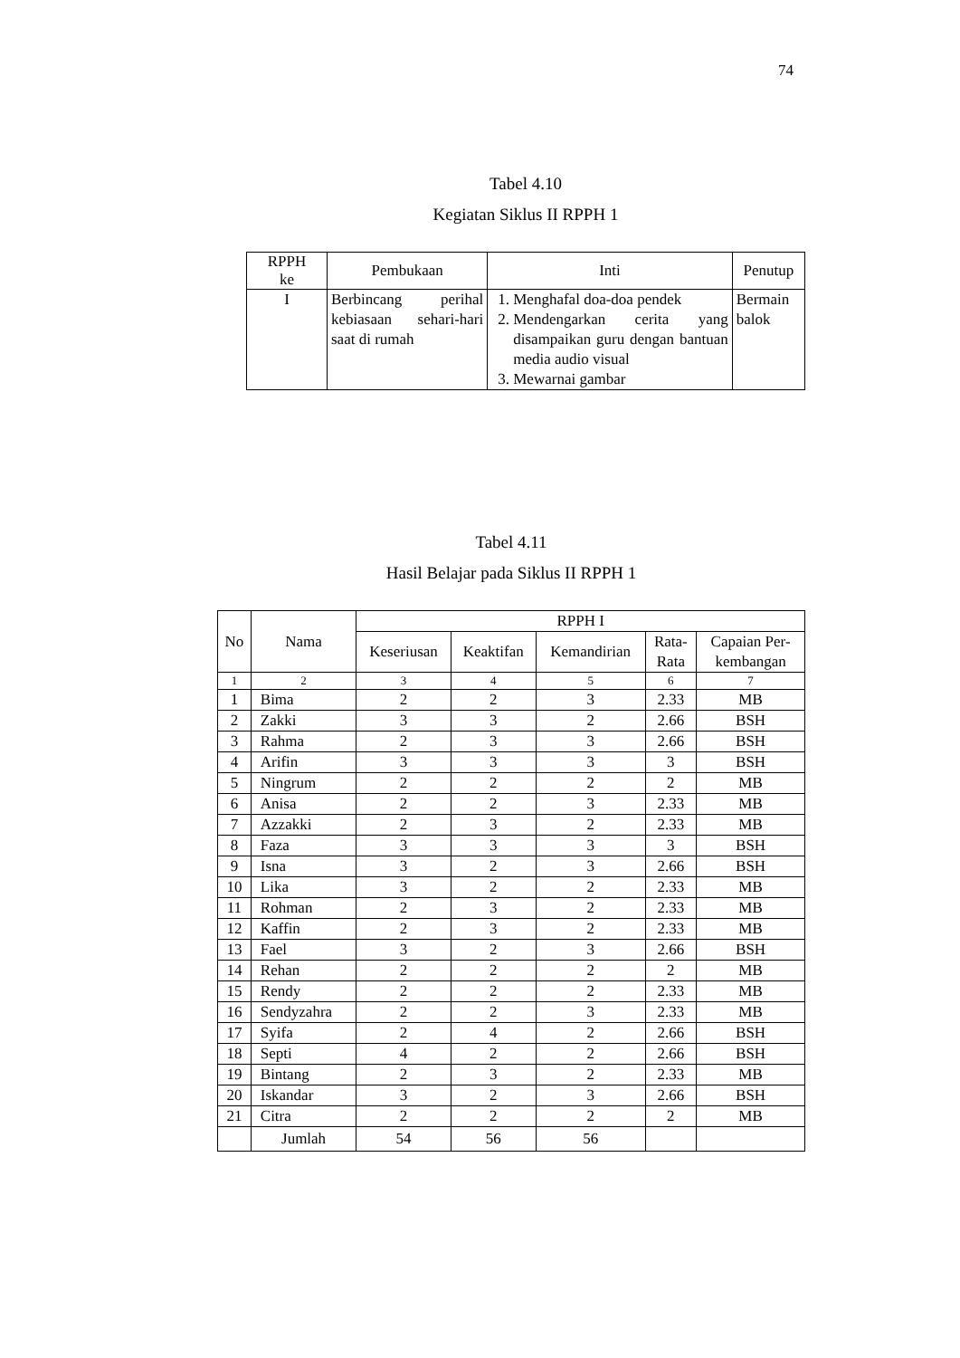74
Tabel 4.10
Kegiatan Siklus II RPPH 1
| RPPH ke | Pembukaan | Inti | Penutup |
| --- | --- | --- | --- |
| I | Berbincang perihal kebiasaan sehari-hari saat di rumah | 1. Menghafal doa-doa pendek 2. Mendengarkan cerita yang disampaikan guru dengan bantuan media audio visual 3. Mewarnai gambar | Bermain balok |
Tabel 4.11
Hasil Belajar pada Siklus II RPPH 1
| No | Nama | RPPH I | | | | |
| --- | --- | --- | --- | --- | --- | --- |
| | | Keseriusan | Keaktifan | Kemandirian | Rata- Rata | Capaian Per- kembangan |
| 1 | 2 | 3 | 4 | 5 | 6 | 7 |
| 1 | Bima | 2 | 2 | 3 | 2.33 | MB |
| 2 | Zakki | 3 | 3 | 2 | 2.66 | BSH |
| 3 | Rahma | 2 | 3 | 3 | 2.66 | BSH |
| 4 | Arifin | 3 | 3 | 3 | 3 | BSH |
| 5 | Ningrum | 2 | 2 | 2 | 2 | MB |
| 6 | Anisa | 2 | 2 | 3 | 2.33 | MB |
| 7 | Azzakki | 2 | 3 | 2 | 2.33 | MB |
| 8 | Faza | 3 | 3 | 3 | 3 | BSH |
| 9 | Isna | 3 | 2 | 3 | 2.66 | BSH |
| 10 | Lika | 3 | 2 | 2 | 2.33 | MB |
| 11 | Rohman | 2 | 3 | 2 | 2.33 | MB |
| 12 | Kaffin | 2 | 3 | 2 | 2.33 | MB |
| 13 | Fael | 3 | 2 | 3 | 2.66 | BSH |
| 14 | Rehan | 2 | 2 | 2 | 2 | MB |
| 15 | Rendy | 2 | 2 | 2 | 2.33 | MB |
| 16 | Sendyzahra | 2 | 2 | 3 | 2.33 | MB |
| 17 | Syifa | 2 | 4 | 2 | 2.66 | BSH |
| 18 | Septi | 4 | 2 | 2 | 2.66 | BSH |
| 19 | Bintang | 2 | 3 | 2 | 2.33 | MB |
| 20 | Iskandar | 3 | 2 | 3 | 2.66 | BSH |
| 21 | Citra | 2 | 2 | 2 | 2 | MB |
| | Jumlah | 54 | 56 | 56 | | |